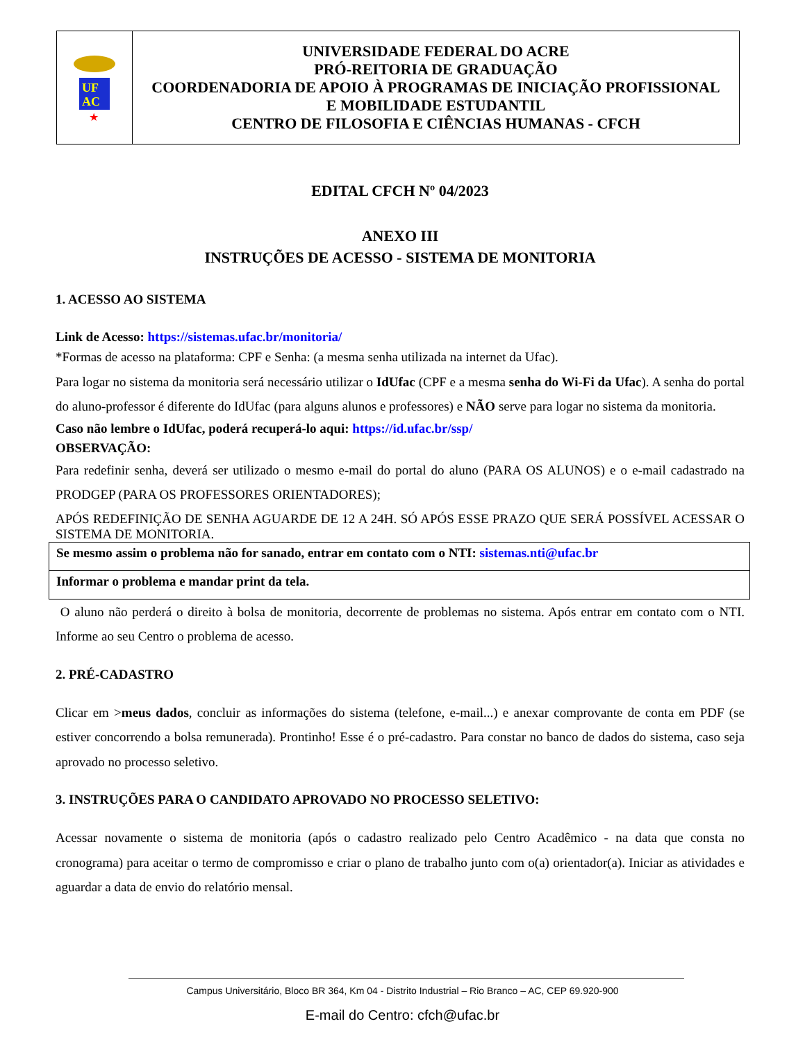| UF AC ★ | UNIVERSIDADE FEDERAL DO ACRE PRÓ-REITORIA DE GRADUAÇÃO COORDENADORIA DE APOIO À PROGRAMAS DE INICIAÇÃO PROFISSIONAL E MOBILIDADE ESTUDANTIL CENTRO DE FILOSOFIA E CIÊNCIAS HUMANAS - CFCH |
EDITAL CFCH Nº 04/2023
ANEXO III
INSTRUÇÕES DE ACESSO - SISTEMA DE MONITORIA
1. ACESSO AO SISTEMA
Link de Acesso: https://sistemas.ufac.br/monitoria/
*Formas de acesso na plataforma: CPF e Senha: (a mesma senha utilizada na internet da Ufac).
Para logar no sistema da monitoria será necessário utilizar o IdUfac (CPF e a mesma senha do Wi-Fi da Ufac). A senha do portal do aluno-professor é diferente do IdUfac (para alguns alunos e professores) e NÃO serve para logar no sistema da monitoria.
Caso não lembre o IdUfac, poderá recuperá-lo aqui: https://id.ufac.br/ssp/
OBSERVAÇÃO:
Para redefinir senha, deverá ser utilizado o mesmo e-mail do portal do aluno (PARA OS ALUNOS) e o e-mail cadastrado na PRODGEP (PARA OS PROFESSORES ORIENTADORES);
APÓS REDEFINIÇÃO DE SENHA AGUARDE DE 12 A 24H. SÓ APÓS ESSE PRAZO QUE SERÁ POSSÍVEL ACESSAR O SISTEMA DE MONITORIA.
| Se mesmo assim o problema não for sanado, entrar em contato com o NTI: sistemas.nti@ufac.br |
| Informar o problema e mandar print da tela. |
O aluno não perderá o direito à bolsa de monitoria, decorrente de problemas no sistema. Após entrar em contato com o NTI. Informe ao seu Centro o problema de acesso.
2. PRÉ-CADASTRO
Clicar em >meus dados, concluir as informações do sistema (telefone, e-mail...) e anexar comprovante de conta em PDF (se estiver concorrendo a bolsa remunerada). Prontinho! Esse é o pré-cadastro. Para constar no banco de dados do sistema, caso seja aprovado no processo seletivo.
3. INSTRUÇÕES PARA O CANDIDATO APROVADO NO PROCESSO SELETIVO:
Acessar novamente o sistema de monitoria (após o cadastro realizado pelo Centro Acadêmico - na data que consta no cronograma) para aceitar o termo de compromisso e criar o plano de trabalho junto com o(a) orientador(a). Iniciar as atividades e aguardar a data de envio do relatório mensal.
Campus Universitário, Bloco BR 364, Km 04 - Distrito Industrial – Rio Branco – AC, CEP 69.920-900
E-mail do Centro: cfch@ufac.br